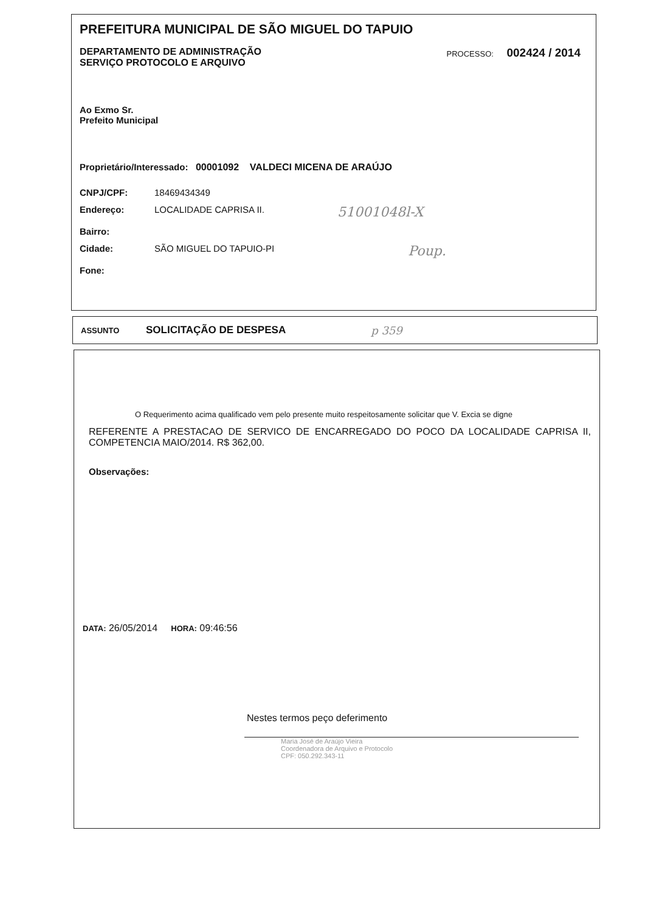PREFEITURA MUNICIPAL DE SÃO MIGUEL DO TAPUIO
DEPARTAMENTO DE ADMINISTRAÇÃO
SERVIÇO PROTOCOLO E ARQUIVO
PROCESSO: 002424 / 2014
Ao Exmo Sr.
Prefeito Municipal
Proprietário/Interessado: 00001092 VALDECI MICENA DE ARAÚJO
CNPJ/CPF: 18469434349
Endereço: LOCALIDADE CAPRISA II. 51001048l-X
Bairro:
Cidade: SÃO MIGUEL DO TAPUIO-PI Poup.
Fone:
ASSUNTO SOLICITAÇÃO DE DESPESA p 359
O Requerimento acima qualificado vem pelo presente muito respeitosamente solicitar que V. Excia se digne
REFERENTE A PRESTACAO DE SERVICO DE ENCARREGADO DO POCO DA LOCALIDADE CAPRISA II, COMPETENCIA MAIO/2014. R$ 362,00.
Observações:
DATA: 26/05/2014 HORA: 09:46:56
Nestes termos peço deferimento
Maria José de Araújo Vieira
Coordenadora de Arquivo e Protocolo
CPF: 050.292.343-11